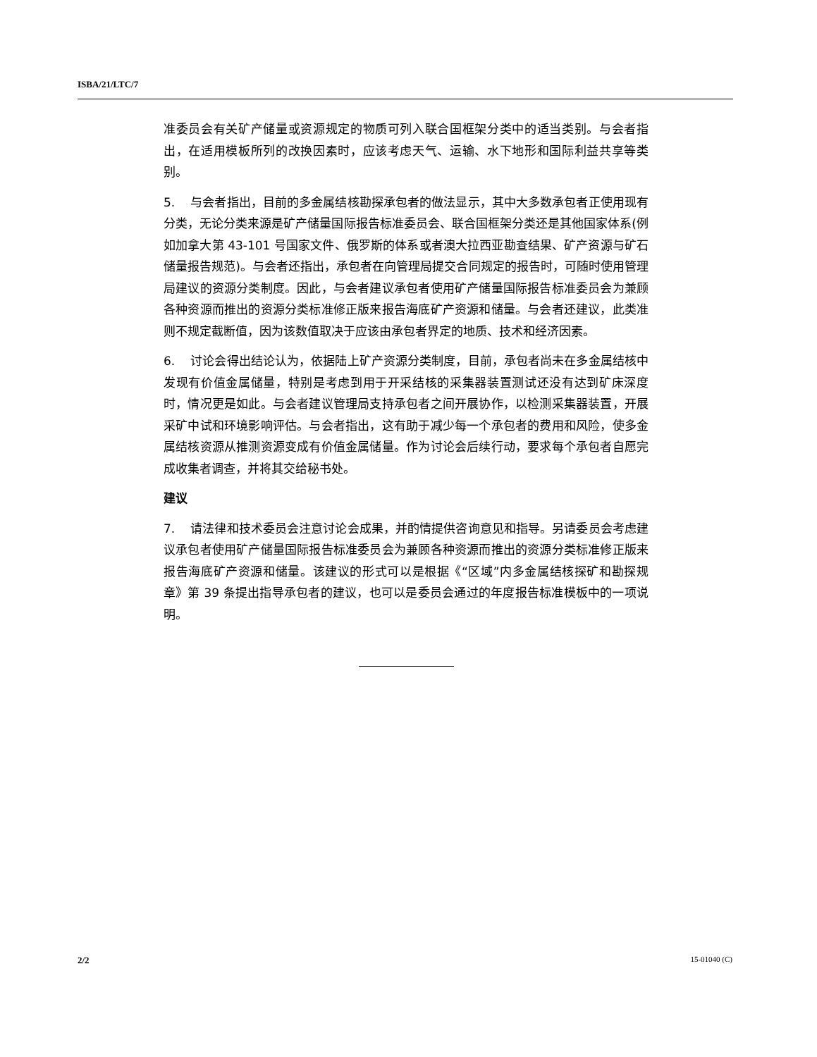ISBA/21/LTC/7
准委员会有关矿产储量或资源规定的物质可列入联合国框架分类中的适当类别。与会者指出，在适用模板所列的改换因素时，应该考虑天气、运输、水下地形和国际利益共享等类别。
5. 与会者指出，目前的多金属结核勘探承包者的做法显示，其中大多数承包者正使用现有分类，无论分类来源是矿产储量国际报告标准委员会、联合国框架分类还是其他国家体系(例如加拿大第 43-101 号国家文件、俄罗斯的体系或者澳大拉西亚勘查结果、矿产资源与矿石储量报告规范)。与会者还指出，承包者在向管理局提交合同规定的报告时，可随时使用管理局建议的资源分类制度。因此，与会者建议承包者使用矿产储量国际报告标准委员会为兼顾各种资源而推出的资源分类标准修正版来报告海底矿产资源和储量。与会者还建议，此类准则不规定截断值，因为该数值取决于应该由承包者界定的地质、技术和经济因素。
6. 讨论会得出结论认为，依据陆上矿产资源分类制度，目前，承包者尚未在多金属结核中发现有价值金属储量，特别是考虑到用于开采结核的采集器装置测试还没有达到矿床深度时，情况更是如此。与会者建议管理局支持承包者之间开展协作，以检测采集器装置，开展采矿中试和环境影响评估。与会者指出，这有助于减少每一个承包者的费用和风险，使多金属结核资源从推测资源变成有价值金属储量。作为讨论会后续行动，要求每个承包者自愿完成收集者调查，并将其交给秘书处。
建议
7. 请法律和技术委员会注意讨论会成果，并酌情提供咨询意见和指导。另请委员会考虑建议承包者使用矿产储量国际报告标准委员会为兼顾各种资源而推出的资源分类标准修正版来报告海底矿产资源和储量。该建议的形式可以是根据《“区域”内多金属结核探矿和勘探规章》第 39 条提出指导承包者的建议，也可以是委员会通过的年度报告标准模板中的一项说明。
2/2 15-01040 (C)